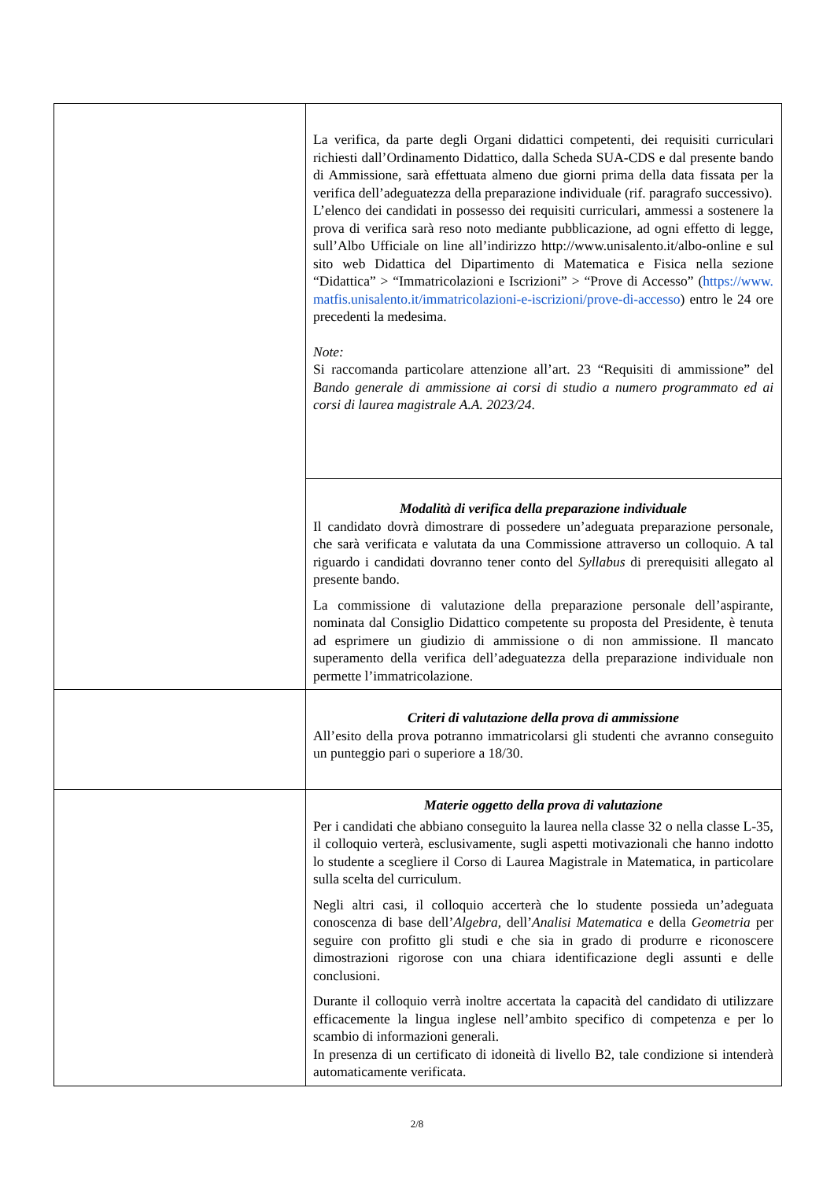| | La verifica, da parte degli Organi didattici competenti, dei requisiti curriculari richiesti dall’Ordinamento Didattico, dalla Scheda SUA-CDS e dal presente bando di Ammissione, sarà effettuata almeno due giorni prima della data fissata per la verifica dell’adeguatezza della preparazione individuale (rif. paragrafo successivo). L’elenco dei candidati in possesso dei requisiti curriculari, ammessi a sostenere la prova di verifica sarà reso noto mediante pubblicazione, ad ogni effetto di legge, sull’Albo Ufficiale on line all’indirizzo http://www.unisalento.it/albo-online e sul sito web Didattica del Dipartimento di Matematica e Fisica nella sezione “Didattica” > “Immatricolazioni e Iscrizioni” > “Prove di Accesso” ( https://www.matfis.unisalento.it/immatricolazioni-e-iscrizioni/prove-di-accesso ) entro le 24 ore precedenti la medesima. Note: Si raccomanda particolare attenzione all’art. 23 “Requisiti di ammissione” del Bando generale di ammissione ai corsi di studio a numero programmato ed ai corsi di laurea magistrale A.A. 2023/24 . |
| | Modalità di verifica della preparazione individuale Il candidato dovrà dimostrare di possedere un’adeguata preparazione personale, che sarà verificata e valutata da una Commissione attraverso un colloquio. A tal riguardo i candidati dovranno tener conto del Syllabus di prerequisiti allegato al presente bando. La commissione di valutazione della preparazione personale dell’aspirante, nominata dal Consiglio Didattico competente su proposta del Presidente, è tenuta ad esprimere un giudizio di ammissione o di non ammissione. Il mancato superamento della verifica dell’adeguatezza della preparazione individuale non permette l’immatricolazione. |
| | Criteri di valutazione della prova di ammissione All’esito della prova potranno immatricolarsi gli studenti che avranno conseguito un punteggio pari o superiore a 18/30. |
| | Materie oggetto della prova di valutazione Per i candidati che abbiano conseguito la laurea nella classe 32 o nella classe L-35, il colloquio verterà, esclusivamente, sugli aspetti motivazionali che hanno indotto lo studente a scegliere il Corso di Laurea Magistrale in Matematica, in particolare sulla scelta del curriculum. Negli altri casi, il colloquio accerterà che lo studente possieda un’adeguata conoscenza di base dell’ Algebra , dell’ Analisi Matematica e della Geometria per seguire con profitto gli studi e che sia in grado di produrre e riconoscere dimostrazioni rigorose con una chiara identificazione degli assunti e delle conclusioni. Durante il colloquio verrà inoltre accertata la capacità del candidato di utilizzare efficacemente la lingua inglese nell’ambito specifico di competenza e per lo scambio di informazioni generali. In presenza di un certificato di idoneità di livello B2, tale condizione si intenderà automaticamente verificata. |
2/8